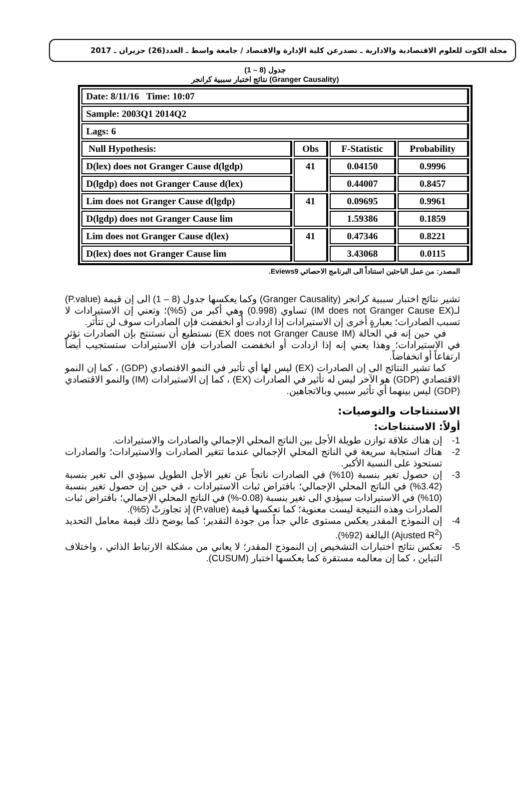مجلة الكوت للعلوم الاقتصادية والادارية ـ تصدرعن كلية الإدارة والاقتصاد / جامعة واسط ـ العدد(26) حزيران ـ 2017
جدول (8 – 1)
نتائج اختبار سببية كرانجر (Granger Causality)
| Date: 8/11/16 Time: 10:07 | | | |
| Sample: 2003Q1 2014Q2 | | | |
| Lags: 6 | | | |
| Null Hypothesis: | Obs | F-Statistic | Probability |
| D(lex) does not Granger Cause d(lgdp) | 41 | 0.04150 | 0.9996 |
| D(lgdp) does not Granger Cause d(lex) | | 0.44007 | 0.8457 |
| Lim does not Granger Cause d(lgdp) | 41 | 0.09695 | 0.9961 |
| D(lgdp) does not Granger Cause lim | | 1.59386 | 0.1859 |
| Lim does not Granger Cause d(lex) | 41 | 0.47346 | 0.8221 |
| D(lex) does not Granger Cause lim | | 3.43068 | 0.0115 |
المصدر: من عمل الباحثين استناداً الى البرنامج الاحصائي Eviews9.
تشير نتائج اختبار سببية كرانجر (Granger Causality) وكما يعكسها جدول (8 – 1) الى إن قيمة (P.value) لـ(IM does not Granger Cause EX) تساوي (0.998) وهي أكبر من (5%)؛ وتعني إن الاستيرادات لا تسبب الصادرات؛ بعبارةٍ أخرى إن الاستيرادات إذا ازدادت أو انخفضت فإن الصادرات سوف لن تتأثر.
في حين إنه في الحالة (EX does not Granger Cause IM) نستطيع أن نستنتج بإن الصادرات تؤثر في الاستيرادات؛ وهذا يعني إنه إذا ازدادت أو انخفضت الصادرات فإن الاستيرادات ستستجيب أيضاً ارتفاعاً أو انخفاضاً.
كما تشير النتائج الى إن الصادرات (EX) ليس لها أي تأثير في النمو الاقتصادي (GDP) ، كما إن النمو الاقتصادي (GDP) هو الآخر ليس له تأثير في الصادرات (EX) ، كما إن الاستيرادات (IM) والنمو الاقتصادي (GDP) ليس بينهما أي تأثير سببي وبالاتجاهين.
الاستنتاجات والتوصيات:
أولاً: الاستنتاجات:
1- إن هناك علاقة توازن طويلة الأجل بين الناتج المحلي الإجمالي والصادرات والاستيرادات.
2- هناك استجابة سريعة في الناتج المحلي الإجمالي عندما تتغير الصادرات والاستيرادات؛ والصادرات تستحوذ على النسبة الأكبر.
3- إن حصول تغير بنسبة (10%) في الصادرات ناتجاً عن تغير الأجل الطويل سيؤدي الى تغير بنسبة (3.42%) في الناتج المحلي الإجمالي؛ بافتراض ثبات الاستيرادات ، في حين إن حصول تغير بنسبة (10%) في الاستيرادات سيؤدي الى تغير بنسبة (0.08-%) في الناتج المحلي الإجمالي؛ بافتراض ثبات الصادرات وهذه النتيجة ليست معنوية؛ كما تعكسها قيمة (P.value) إذ تجاوزتْ (5%).
4- إن النموذج المقدر يعكس مستوى عالي جداً من جودة التقدير؛ كما يوضح ذلك قيمة معامل التحديد (Ajusted R<sup>2</sup>) البالغة (92%).
5- تعكس نتائج اختبارات التشخيص إن النموذج المقدر؛ لا يعاني من مشكلة الارتباط الذاتي ، واختلاف التباين ، كما إن معالمه مستقرة كما يعكسها اختبار (CUSUM).